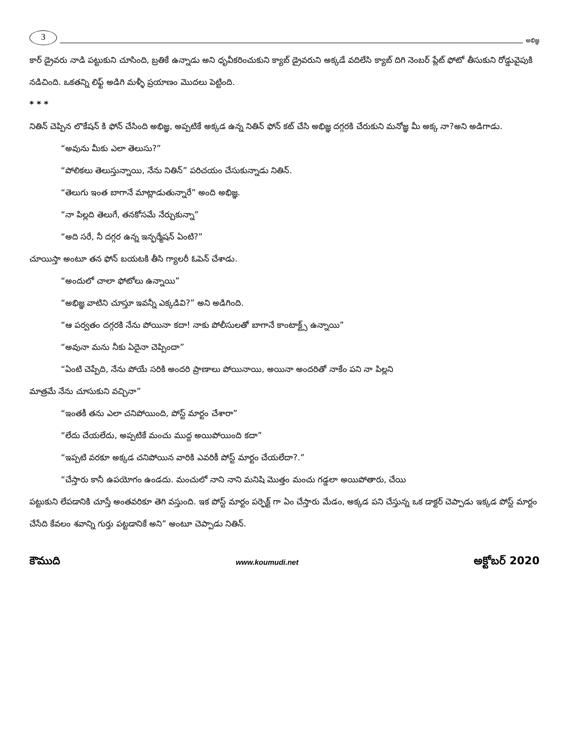3
అభిజ్ఞ
కార్ డ్రైవరు నాడి పట్టుకుని చూసింది, బ్రతికే ఉన్నాడు అని ధృవీకరించుకుని క్యాబ్ డ్రైవరుని అక్కడే వదిలేసి క్యాబ్ దిగి నెంబర్ ప్లేట్ ఫోటో తీసుకుని రోడ్డువైపుకి నడిచింది. ఒకతన్ని లిఫ్ట్ అడిగి మళ్ళీ ప్రయాణం మొదలు పెట్టింది.
* * *
నితిన్ చెప్పిన లొకేషన్ కి ఫోన్ చేసింది అభిజ్ఞ, అప్పటికే అక్కడ ఉన్న నితిన్ ఫోన్ కట్ చేసి అభిజ్ఞ దగ్గరకి చేరుకుని మనోజ్ఞ మీ అక్క నా?అని అడిగాడు.
“అవును మీకు ఎలా తెలుసు?”
“పోలికలు తెలుస్తున్నాయి, నేను నితిన్” పరిచయం చేసుకున్నాడు నితిన్.
“తెలుగు ఇంత బాగానే మాట్లాడుతున్నారే” అంది అభిజ్ఞ.
“నా పిల్లది తెలుగే, తనకోసమే నేర్చుకున్నా”
“అది సరే, నీ దగ్గర ఉన్న ఇన్ఫర్మేషన్ ఏంటి?”
చూయిస్తా అంటూ తన ఫోన్ బయటకి తీసి గ్యాలరీ ఓపెన్ చేశాడు.
“అందులో చాలా ఫోటోలు ఉన్నాయి”
“అభిజ్ఞ వాటిని చూస్తూ ఇవన్నీ ఎక్కడివి?” అని అడిగింది.
“ఆ పర్వతం దగ్గరకి నేను పోయినా కదా! నాకు పోలీసులతో బాగానే కాంటాక్ట్స్ ఉన్నాయి”
“అవునా మను నీకు ఏదైనా చెప్పిందా”
“ఏంటి చెప్పేది, నేను పోయే సరికి అందరి ప్రాణాలు పోయినాయి, అయినా అందరితో నాకేం పని నా పిల్లని
మాత్రమే నేను చూసుకుని వచ్చినా”
“ఇంతకీ తను ఎలా చనిపోయింది, పోస్ట్ మార్టం చేశారా”
“లేదు చేయలేదు, అప్పటికే మంచు ముద్ద అయిపోయింది కదా”
“ఇప్పటి వరకూ అక్కడ చనిపోయిన వారికి ఎవరికీ పోస్ట్ మార్టం చేయలేదా?.”
“చేస్తారు కానీ ఉపయోగం ఉండదు. మంచులో నాని నాని మనిషి మొత్తం మంచు గడ్డలా అయిపోతారు, చేయి
పట్టుకుని లేపడానికి చూస్తే అంతవరికూ తెగి వస్తుంది. ఇక పోస్ట్ మార్టం పర్ఫెక్ట్ గా ఏం చేస్తారు మేడం, అక్కడ పని చేస్తున్న ఒక డాక్టర్ చెప్పాడు ఇక్కడ పోస్ట్ మార్టం చేసేది కేవలం శవాన్ని గుర్తు పట్టడానికే అని” అంటూ చెప్పాడు నితిన్.
కౌముది www.koumudi.net అక్టోబర్ 2020